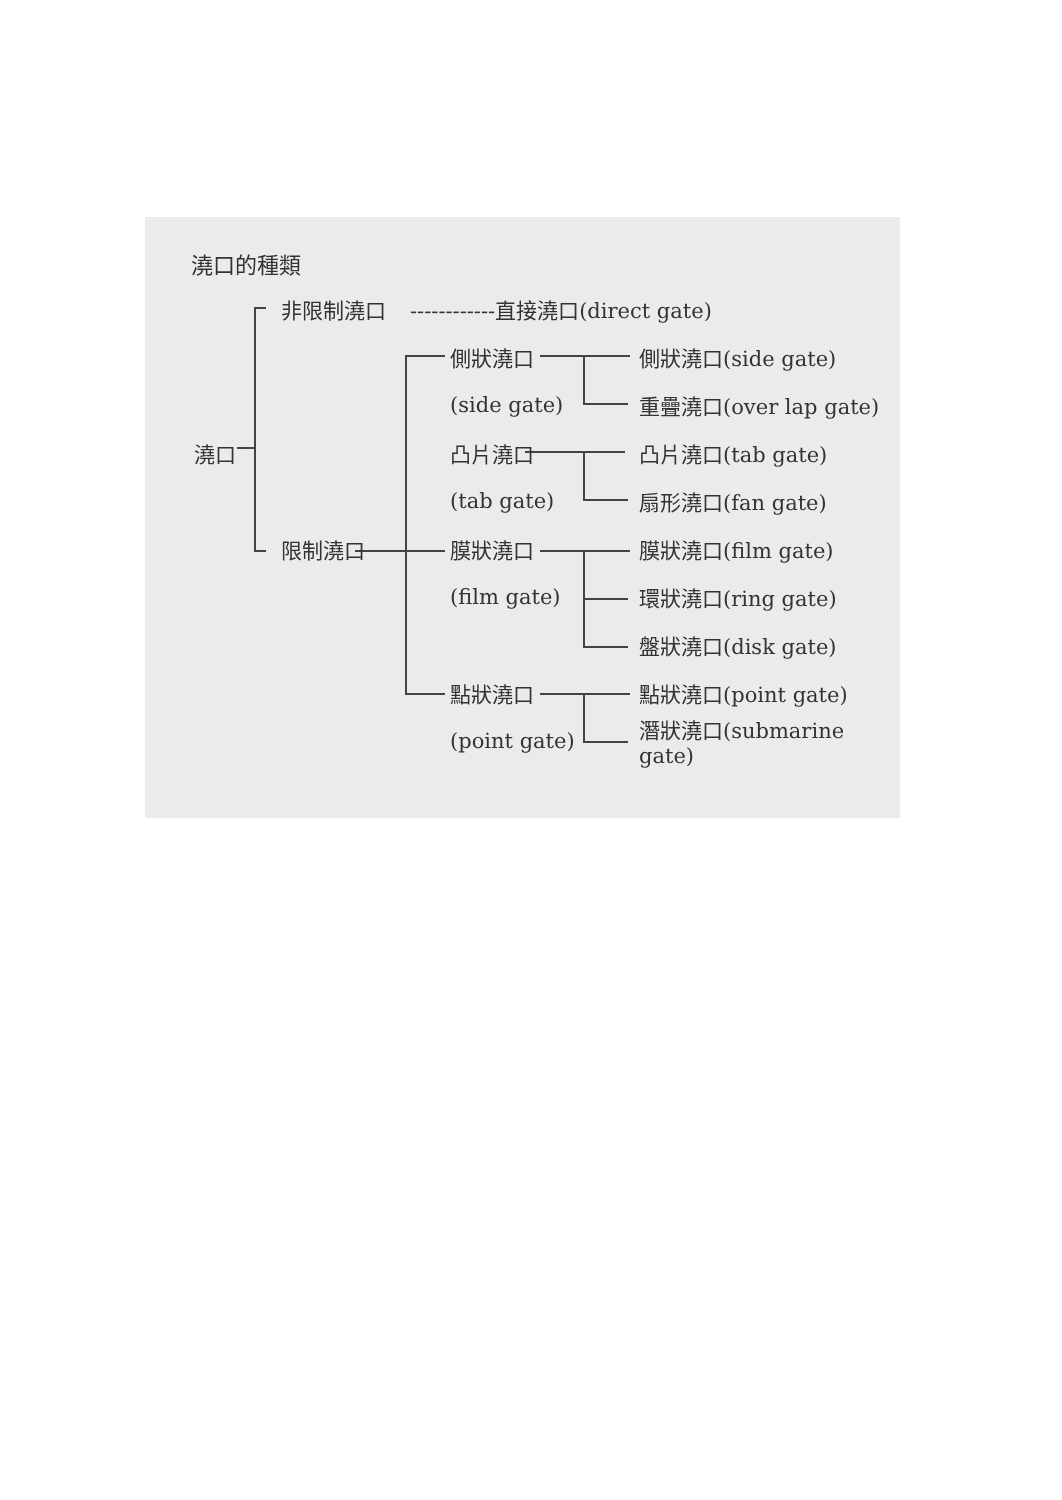澆口的種類
非限制澆口
------------直接澆口(direct gate)
側狀澆口
側狀澆口(side gate)
(side gate)
重疊澆口(over lap gate)
澆口
凸片澆口
凸片澆口(tab gate)
(tab gate)
扇形澆口(fan gate)
限制澆口
膜狀澆口
膜狀澆口(film gate)
(film gate)
環狀澆口(ring gate)
盤狀澆口(disk gate)
點狀澆口
點狀澆口(point gate)
(point gate)
潛狀澆口(submarine gate)